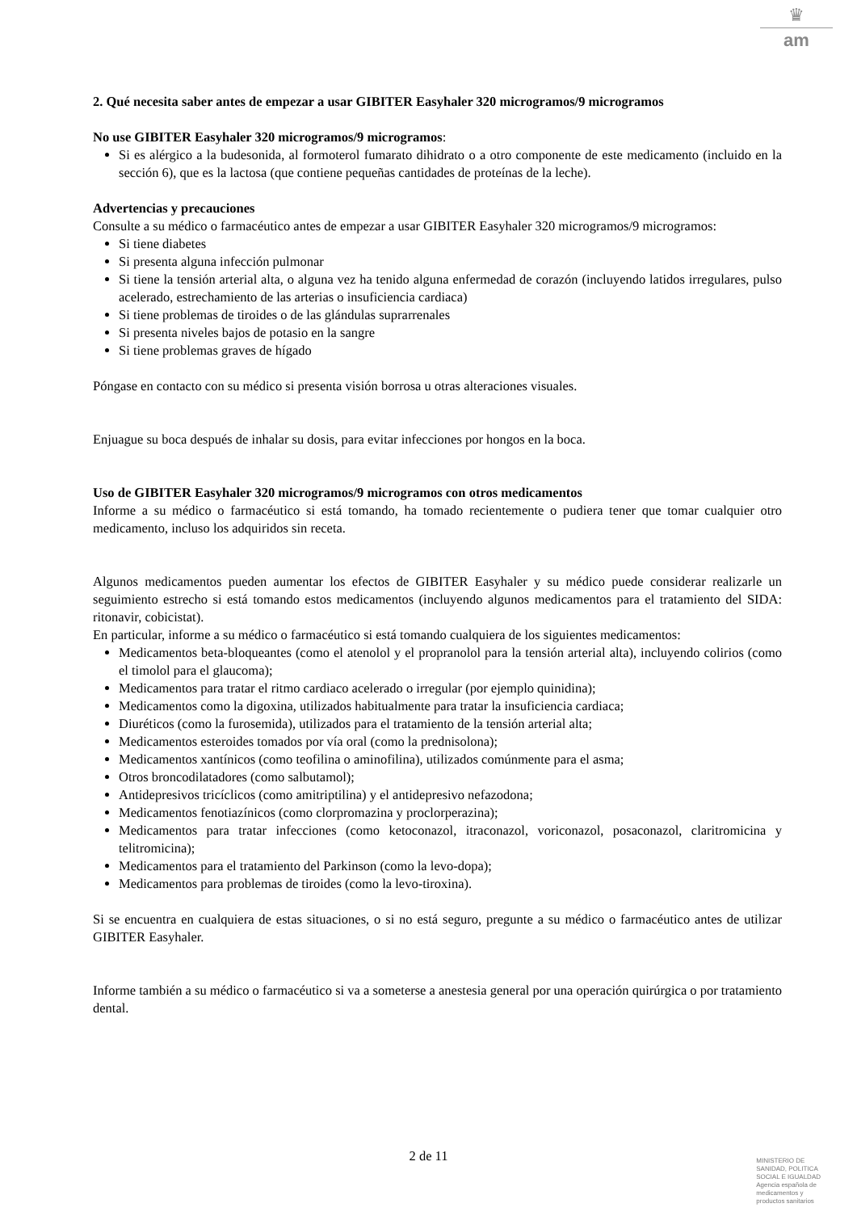♛
am
2. Qué necesita saber antes de empezar a usar GIBITER Easyhaler 320 microgramos/9 microgramos
No use GIBITER Easyhaler 320 microgramos/9 microgramos:
Si es alérgico a la budesonida, al formoterol fumarato dihidrato o a otro componente de este medicamento (incluido en la sección 6), que es la lactosa (que contiene pequeñas cantidades de proteínas de la leche).
Advertencias y precauciones
Consulte a su médico o farmacéutico antes de empezar a usar GIBITER Easyhaler 320 microgramos/9 microgramos:
Si tiene diabetes
Si presenta alguna infección pulmonar
Si tiene la tensión arterial alta, o alguna vez ha tenido alguna enfermedad de corazón (incluyendo latidos irregulares, pulso acelerado, estrechamiento de las arterias o insuficiencia cardiaca)
Si tiene problemas de tiroides o de las glándulas suprarrenales
Si presenta niveles bajos de potasio en la sangre
Si tiene problemas graves de hígado
Póngase en contacto con su médico si presenta visión borrosa u otras alteraciones visuales.
Enjuague su boca después de inhalar su dosis, para evitar infecciones por hongos en la boca.
Uso de GIBITER Easyhaler 320 microgramos/9 microgramos con otros medicamentos
Informe a su médico o farmacéutico si está tomando, ha tomado recientemente o pudiera tener que tomar cualquier otro medicamento, incluso los adquiridos sin receta.
Algunos medicamentos pueden aumentar los efectos de GIBITER Easyhaler y su médico puede considerar realizarle un seguimiento estrecho si está tomando estos medicamentos (incluyendo algunos medicamentos para el tratamiento del SIDA: ritonavir, cobicistat).
En particular, informe a su médico o farmacéutico si está tomando cualquiera de los siguientes medicamentos:
Medicamentos beta-bloqueantes (como el atenolol y el propranolol para la tensión arterial alta), incluyendo colirios (como el timolol para el glaucoma);
Medicamentos para tratar el ritmo cardiaco acelerado o irregular (por ejemplo quinidina);
Medicamentos como la digoxina, utilizados habitualmente para tratar la insuficiencia cardiaca;
Diuréticos (como la furosemida), utilizados para el tratamiento de la tensión arterial alta;
Medicamentos esteroides tomados por vía oral (como la prednisolona);
Medicamentos xantínicos (como teofilina o aminofilina), utilizados comúnmente para el asma;
Otros broncodilatadores (como salbutamol);
Antidepresivos tricíclicos (como amitriptilina) y el antidepresivo nefazodona;
Medicamentos fenotiazínicos (como clorpromazina y proclorperazina);
Medicamentos para tratar infecciones (como ketoconazol, itraconazol, voriconazol, posaconazol, claritromicina y telitromicina);
Medicamentos para el tratamiento del Parkinson (como la levo-dopa);
Medicamentos para problemas de tiroides (como la levo-tiroxina).
Si se encuentra en cualquiera de estas situaciones, o si no está seguro, pregunte a su médico o farmacéutico antes de utilizar GIBITER Easyhaler.
Informe también a su médico o farmacéutico si va a someterse a anestesia general por una operación quirúrgica o por tratamiento dental.
2 de 11
MINISTERIO DE
SANIDAD, POLITICA
SOCIAL E IGUALDAD
Agencia española de
medicamentos y
productos sanitarios